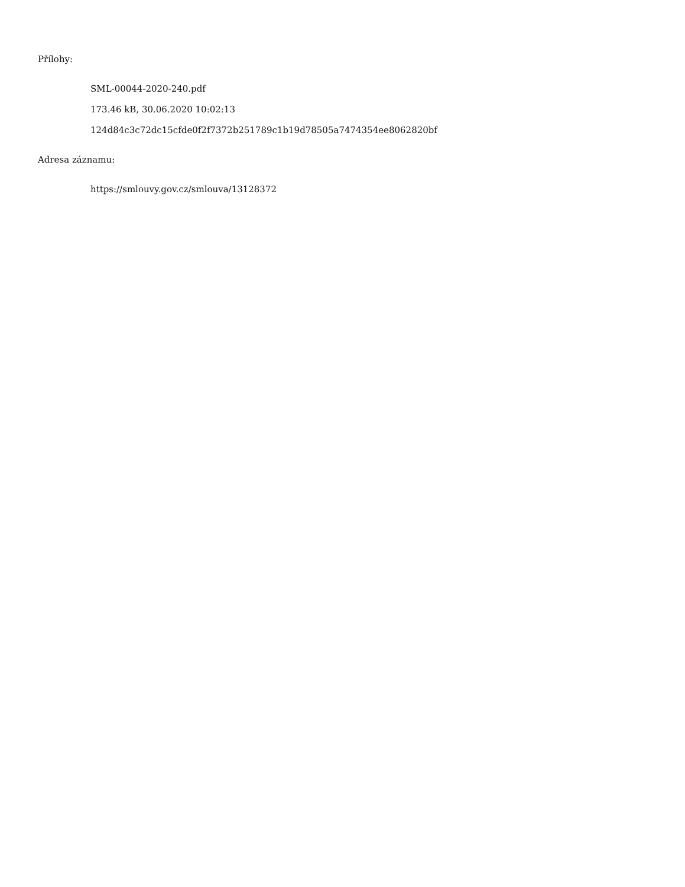Přílohy:
SML-00044-2020-240.pdf
173.46 kB, 30.06.2020 10:02:13
124d84c3c72dc15cfde0f2f7372b251789c1b19d78505a7474354ee8062820bf
Adresa záznamu:
https://smlouvy.gov.cz/smlouva/13128372